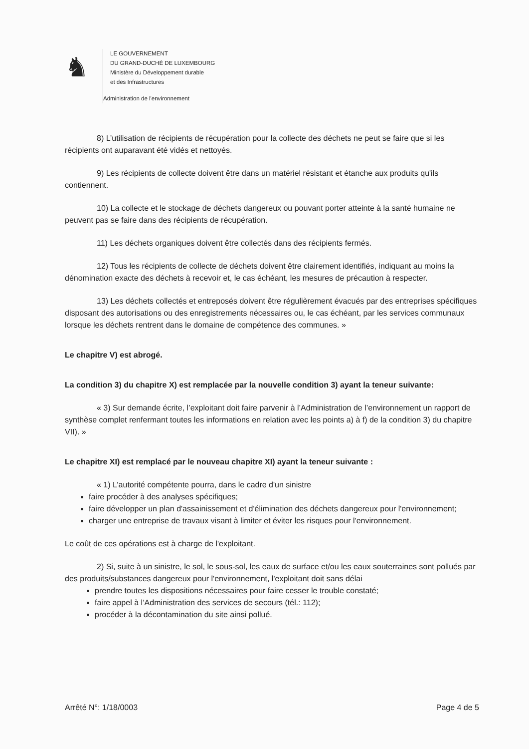♞
LE GOUVERNEMENT
DU GRAND-DUCHÉ DE LUXEMBOURG
Ministère du Développement durable
et des Infrastructures
Administration de l'environnement
8) L’utilisation de récipients de récupération pour la collecte des déchets ne peut se faire que si les récipients ont auparavant été vidés et nettoyés.
9) Les récipients de collecte doivent être dans un matériel résistant et étanche aux produits qu'ils contiennent.
10) La collecte et le stockage de déchets dangereux ou pouvant porter atteinte à la santé humaine ne peuvent pas se faire dans des récipients de récupération.
11) Les déchets organiques doivent être collectés dans des récipients fermés.
12) Tous les récipients de collecte de déchets doivent être clairement identifiés, indiquant au moins la dénomination exacte des déchets à recevoir et, le cas échéant, les mesures de précaution à respecter.
13) Les déchets collectés et entreposés doivent être régulièrement évacués par des entreprises spécifiques disposant des autorisations ou des enregistrements nécessaires ou, le cas échéant, par les services communaux lorsque les déchets rentrent dans le domaine de compétence des communes. »
Le chapitre V) est abrogé.
La condition 3) du chapitre X) est remplacée par la nouvelle condition 3) ayant la teneur suivante:
« 3) Sur demande écrite, l’exploitant doit faire parvenir à l’Administration de l’environnement un rapport de synthèse complet renfermant toutes les informations en relation avec les points a) à f) de la condition 3) du chapitre VII). »
Le chapitre XI) est remplacé par le nouveau chapitre XI) ayant la teneur suivante :
« 1) L’autorité compétente pourra, dans le cadre d'un sinistre
faire procéder à des analyses spécifiques;
faire développer un plan d'assainissement et d'élimination des déchets dangereux pour l'environnement;
charger une entreprise de travaux visant à limiter et éviter les risques pour l'environnement.
Le coût de ces opérations est à charge de l'exploitant.
2) Si, suite à un sinistre, le sol, le sous-sol, les eaux de surface et/ou les eaux souterraines sont pollués par des produits/substances dangereux pour l'environnement, l'exploitant doit sans délai
prendre toutes les dispositions nécessaires pour faire cesser le trouble constaté;
faire appel à l’Administration des services de secours (tél.: 112);
procéder à la décontamination du site ainsi pollué.
Arrêté N°: 1/18/0003 Page 4 de 5